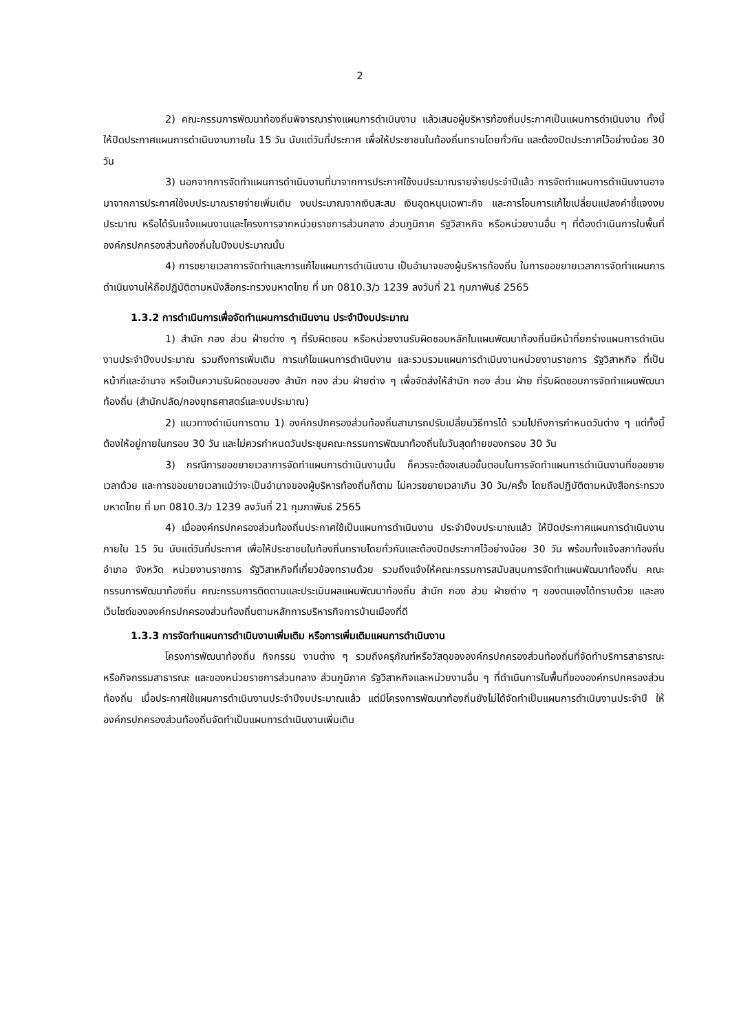2
2) คณะกรรมการพัฒนาท้องถิ่นพิจารณาร่างแผนการดำเนินงาน แล้วเสนอผู้บริหารท้องถิ่นประกาศเป็นแผนการดำเนินงาน ทั้งนี้ ให้ปิดประกาศแผนการดำเนินงานภายใน 15 วัน นับแต่วันที่ประกาศ เพื่อให้ประชาชนในท้องถิ่นทราบโดยทั่วกัน และต้องปิดประกาศไว้อย่างน้อย 30 วัน
3) นอกจากการจัดทำแผนการดำเนินงานที่มาจากการประกาศใช้งบประมาณรายจ่ายประจำปีแล้ว การจัดทำแผนการดำเนินงานอาจมาจากการประกาศใช้งบประมาณรายจ่ายเพิ่มเติม งบประมาณจากเงินสะสม เงินอุดหนุนเฉพาะกิจ และการโอนการแก้ไขเปลี่ยนแปลงคำชี้แจงงบประมาณ หรือได้รับแจ้งแผนงานและโครงการจากหน่วยราชการส่วนกลาง ส่วนภูมิภาค รัฐวิสาหกิจ หรือหน่วยงานอื่น ๆ ที่ต้องดำเนินการในพื้นที่องค์กรปกครองส่วนท้องถิ่นในปีงบประมาณนั้น
4) การขยายเวลาการจัดทำและการแก้ไขแผนการดำเนินงาน เป็นอำนาจของผู้บริหารท้องถิ่น ในการขอขยายเวลาการจัดทำแผนการดำเนินงานให้ถือปฏิบัติตามหนังสือกระทรวงมหาดไทย ที่ มท 0810.3/ว 1239 ลงวันที่ 21 กุมภาพันธ์ 2565
1.3.2 การดำเนินการเพื่อจัดทำแผนการดำเนินงาน ประจำปีงบประมาณ
1) สำนัก กอง ส่วน ฝ่ายต่าง ๆ ที่รับผิดชอบ หรือหน่วยงานรับผิดชอบหลักในแผนพัฒนาท้องถิ่นมีหน้าที่ยกร่างแผนการดำเนินงานประจำปีงบประมาณ รวมถึงการเพิ่มเติม การแก้ไขแผนการดำเนินงาน และรวบรวมแผนการดำเนินงานหน่วยงานราชการ รัฐวิสาหกิจ ที่เป็นหน้าที่และอำนาจ หรือเป็นความรับผิดชอบของ สำนัก กอง ส่วน ฝ่ายต่าง ๆ เพื่อจัดส่งให้สำนัก กอง ส่วน ฝ่าย ที่รับผิดชอบการจัดทำแผนพัฒนาท้องถิ่น (สำนักปลัด/กองยุทธศาสตร์และงบประมาณ)
2) แนวทางดำเนินการตาม 1) องค์กรปกครองส่วนท้องถิ่นสามารถปรับเปลี่ยนวิธีการได้ รวมไปถึงการกำหนดวันต่าง ๆ แต่ทั้งนี้ต้องให้อยู่ภายในกรอบ 30 วัน และไม่ควรกำหนดวันประชุมคณะกรรมการพัฒนาท้องถิ่นในวันสุดท้ายของกรอบ 30 วัน
3) กรณีการขอขยายเวลาการจัดทำแผนการดำเนินงานนั้น ก็ควรจะต้องเสนอขั้นตอนในการจัดทำแผนการดำเนินงานที่ขอขยายเวลาด้วย และการขอขยายเวลาแม้ว่าจะเป็นอำนาจของผู้บริหารท้องถิ่นก็ตาม ไม่ควรขยายเวลาเกิน 30 วัน/ครั้ง โดยถือปฏิบัติตามหนังสือกระทรวงมหาดไทย ที่ มท 0810.3/ว 1239 ลงวันที่ 21 กุมภาพันธ์ 2565
4) เมื่อองค์กรปกครองส่วนท้องถิ่นประกาศใช้เป็นแผนการดำเนินงาน ประจำปีงบประมาณแล้ว ให้ปิดประกาศแผนการดำเนินงานภายใน 15 วัน นับแต่วันที่ประกาศ เพื่อให้ประชาชนในท้องถิ่นทราบโดยทั่วกันและต้องปิดประกาศไว้อย่างน้อย 30 วัน พร้อมทั้งแจ้งสภาท้องถิ่น อำเภอ จังหวัด หน่วยงานราชการ รัฐวิสาหกิจที่เกี่ยวข้องทราบด้วย รวมถึงแจ้งให้คณะกรรมการสนับสนุนการจัดทำแผนพัฒนาท้องถิ่น คณะกรรมการพัฒนาท้องถิ่น คณะกรรมการติดตามและประเมินผลแผนพัฒนาท้องถิ่น สำนัก กอง ส่วน ฝ่ายต่าง ๆ ของตนเองได้ทราบด้วย และลงเว็บไซต์ขององค์กรปกครองส่วนท้องถิ่นตามหลักการบริหารกิจการบ้านเมืองที่ดี
1.3.3 การจัดทำแผนการดำเนินงานเพิ่มเติม หรือการเพิ่มเติมแผนการดำเนินงาน
โครงการพัฒนาท้องถิ่น กิจกรรม งานต่าง ๆ รวมถึงครุภัณฑ์หรือวัสดุขององค์กรปกครองส่วนท้องถิ่นที่จัดทำบริการสาธารณะหรือกิจกรรมสาธารณะ และของหน่วยราชการส่วนกลาง ส่วนภูมิภาค รัฐวิสาหกิจและหน่วยงานอื่น ๆ ที่ดำเนินการในพื้นที่ขององค์กรปกครองส่วนท้องถิ่น เมื่อประกาศใช้แผนการดำเนินงานประจำปีงบประมาณแล้ว แต่มีโครงการพัฒนาท้องถิ่นยังไม่ได้จัดทำเป็นแผนการดำเนินงานประจำปี ให้องค์กรปกครองส่วนท้องถิ่นจัดทำเป็นแผนการดำเนินงานเพิ่มเติม